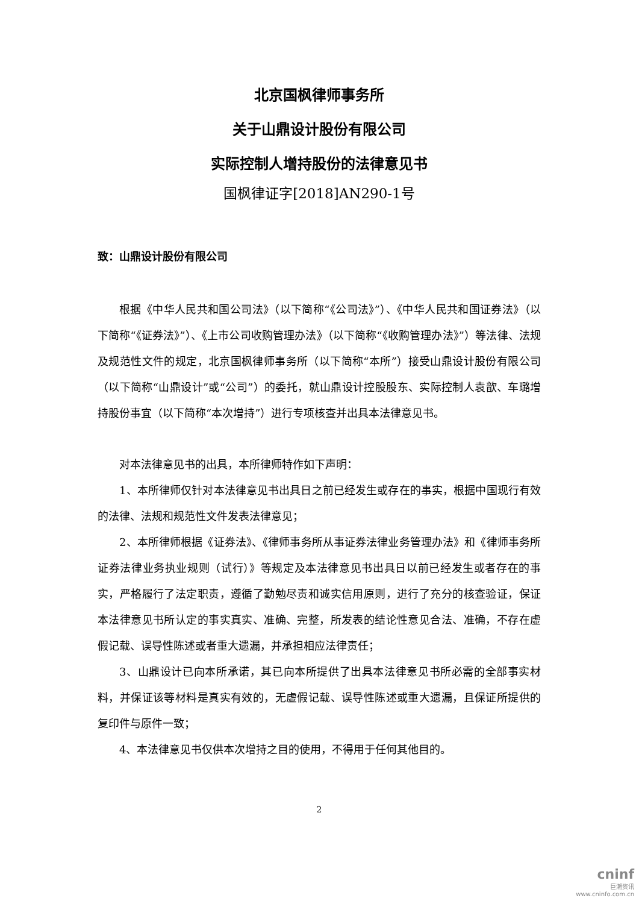北京国枫律师事务所
关于山鼎设计股份有限公司
实际控制人增持股份的法律意见书
国枫律证字[2018]AN290-1号
致：山鼎设计股份有限公司
根据《中华人民共和国公司法》（以下简称“《公司法》”）、《中华人民共和国证券法》（以下简称“《证券法》”）、《上市公司收购管理办法》（以下简称“《收购管理办法》”）等法律、法规及规范性文件的规定，北京国枫律师事务所（以下简称“本所”）接受山鼎设计股份有限公司（以下简称“山鼎设计”或“公司”）的委托，就山鼎设计控股股东、实际控制人袁歆、车璐增持股份事宜（以下简称“本次增持”）进行专项核查并出具本法律意见书。
对本法律意见书的出具，本所律师特作如下声明：
1、本所律师仅针对本法律意见书出具日之前已经发生或存在的事实，根据中国现行有效的法律、法规和规范性文件发表法律意见；
2、本所律师根据《证券法》、《律师事务所从事证券法律业务管理办法》和《律师事务所证券法律业务执业规则（试行）》等规定及本法律意见书出具日以前已经发生或者存在的事实，严格履行了法定职责，遵循了勤勉尽责和诚实信用原则，进行了充分的核查验证，保证本法律意见书所认定的事实真实、准确、完整，所发表的结论性意见合法、准确，不存在虚假记载、误导性陈述或者重大遗漏，并承担相应法律责任；
3、山鼎设计已向本所承诺，其已向本所提供了出具本法律意见书所必需的全部事实材料，并保证该等材料是真实有效的，无虚假记载、误导性陈述或重大遗漏，且保证所提供的复印件与原件一致；
4、本法律意见书仅供本次增持之目的使用，不得用于任何其他目的。
2
cninf
巨潮资讯
www.cninfo.com.cn